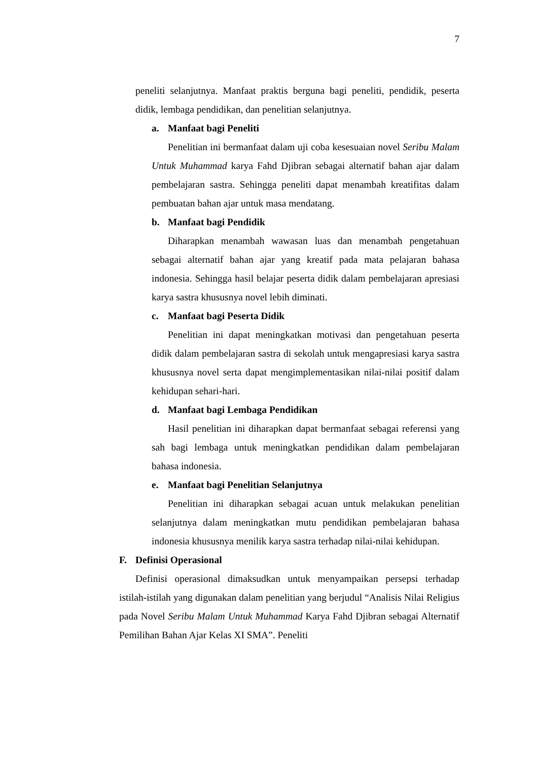7
peneliti selanjutnya. Manfaat praktis berguna bagi peneliti, pendidik, peserta didik, lembaga pendidikan, dan penelitian selanjutnya.
a. Manfaat bagi Peneliti
Penelitian ini bermanfaat dalam uji coba kesesuaian novel Seribu Malam Untuk Muhammad karya Fahd Djibran sebagai alternatif bahan ajar dalam pembelajaran sastra. Sehingga peneliti dapat menambah kreatifitas dalam pembuatan bahan ajar untuk masa mendatang.
b. Manfaat bagi Pendidik
Diharapkan menambah wawasan luas dan menambah pengetahuan sebagai alternatif bahan ajar yang kreatif pada mata pelajaran bahasa indonesia. Sehingga hasil belajar peserta didik dalam pembelajaran apresiasi karya sastra khususnya novel lebih diminati.
c. Manfaat bagi Peserta Didik
Penelitian ini dapat meningkatkan motivasi dan pengetahuan peserta didik dalam pembelajaran sastra di sekolah untuk mengapresiasi karya sastra khususnya novel serta dapat mengimplementasikan nilai-nilai positif dalam kehidupan sehari-hari.
d. Manfaat bagi Lembaga Pendidikan
Hasil penelitian ini diharapkan dapat bermanfaat sebagai referensi yang sah bagi lembaga untuk meningkatkan pendidikan dalam pembelajaran bahasa indonesia.
e. Manfaat bagi Penelitian Selanjutnya
Penelitian ini diharapkan sebagai acuan untuk melakukan penelitian selanjutnya dalam meningkatkan mutu pendidikan pembelajaran bahasa indonesia khususnya menilik karya sastra terhadap nilai-nilai kehidupan.
F. Definisi Operasional
Definisi operasional dimaksudkan untuk menyampaikan persepsi terhadap istilah-istilah yang digunakan dalam penelitian yang berjudul “Analisis Nilai Religius pada Novel Seribu Malam Untuk Muhammad Karya Fahd Djibran sebagai Alternatif Pemilihan Bahan Ajar Kelas XI SMA”. Peneliti